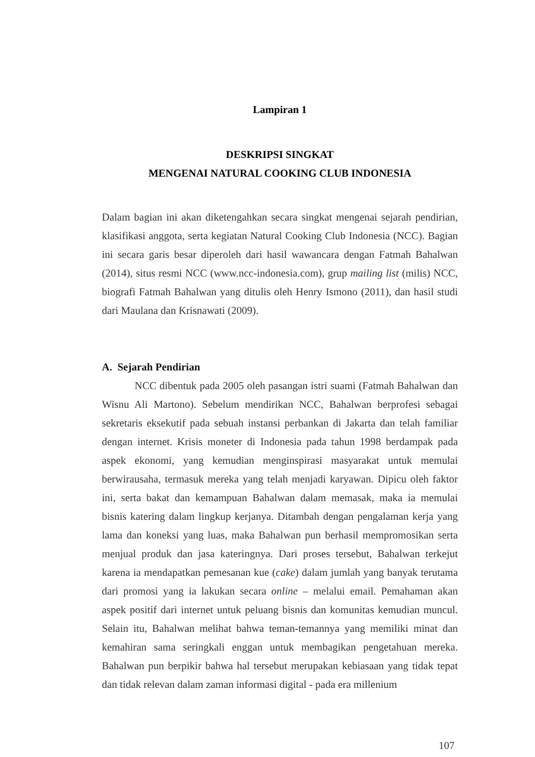Lampiran 1
DESKRIPSI SINGKAT
MENGENAI NATURAL COOKING CLUB INDONESIA
Dalam bagian ini akan diketengahkan secara singkat mengenai sejarah pendirian, klasifikasi anggota, serta kegiatan Natural Cooking Club Indonesia (NCC). Bagian ini secara garis besar diperoleh dari hasil wawancara dengan Fatmah Bahalwan (2014), situs resmi NCC (www.ncc-indonesia.com), grup mailing list (milis) NCC, biografi Fatmah Bahalwan yang ditulis oleh Henry Ismono (2011), dan hasil studi dari Maulana dan Krisnawati (2009).
A. Sejarah Pendirian
NCC dibentuk pada 2005 oleh pasangan istri suami (Fatmah Bahalwan dan Wisnu Ali Martono). Sebelum mendirikan NCC, Bahalwan berprofesi sebagai sekretaris eksekutif pada sebuah instansi perbankan di Jakarta dan telah familiar dengan internet. Krisis moneter di Indonesia pada tahun 1998 berdampak pada aspek ekonomi, yang kemudian menginspirasi masyarakat untuk memulai berwirausaha, termasuk mereka yang telah menjadi karyawan. Dipicu oleh faktor ini, serta bakat dan kemampuan Bahalwan dalam memasak, maka ia memulai bisnis katering dalam lingkup kerjanya. Ditambah dengan pengalaman kerja yang lama dan koneksi yang luas, maka Bahalwan pun berhasil mempromosikan serta menjual produk dan jasa kateringnya. Dari proses tersebut, Bahalwan terkejut karena ia mendapatkan pemesanan kue (cake) dalam jumlah yang banyak terutama dari promosi yang ia lakukan secara online – melalui email. Pemahaman akan aspek positif dari internet untuk peluang bisnis dan komunitas kemudian muncul. Selain itu, Bahalwan melihat bahwa teman-temannya yang memiliki minat dan kemahiran sama seringkali enggan untuk membagikan pengetahuan mereka. Bahalwan pun berpikir bahwa hal tersebut merupakan kebiasaan yang tidak tepat dan tidak relevan dalam zaman informasi digital - pada era millenium
107